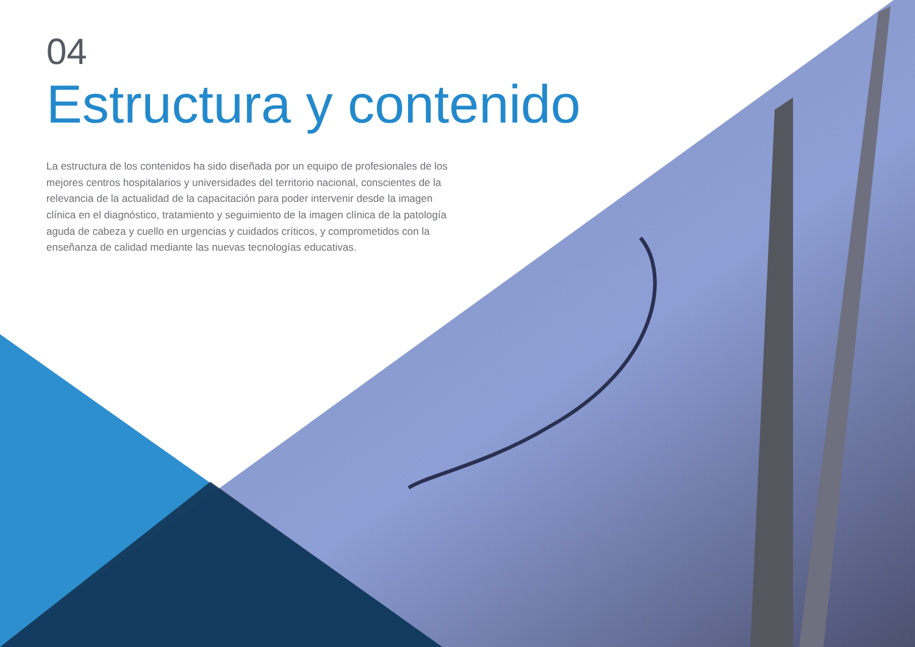04
Estructura y contenido
La estructura de los contenidos ha sido diseñada por un equipo de profesionales de los mejores centros hospitalarios y universidades del territorio nacional, conscientes de la relevancia de la actualidad de la capacitación para poder intervenir desde la imagen clínica en el diagnóstico, tratamiento y seguimiento de la imagen clínica de la patología aguda de cabeza y cuello en urgencias y cuidados críticos, y comprometidos con la enseñanza de calidad mediante las nuevas tecnologías educativas.